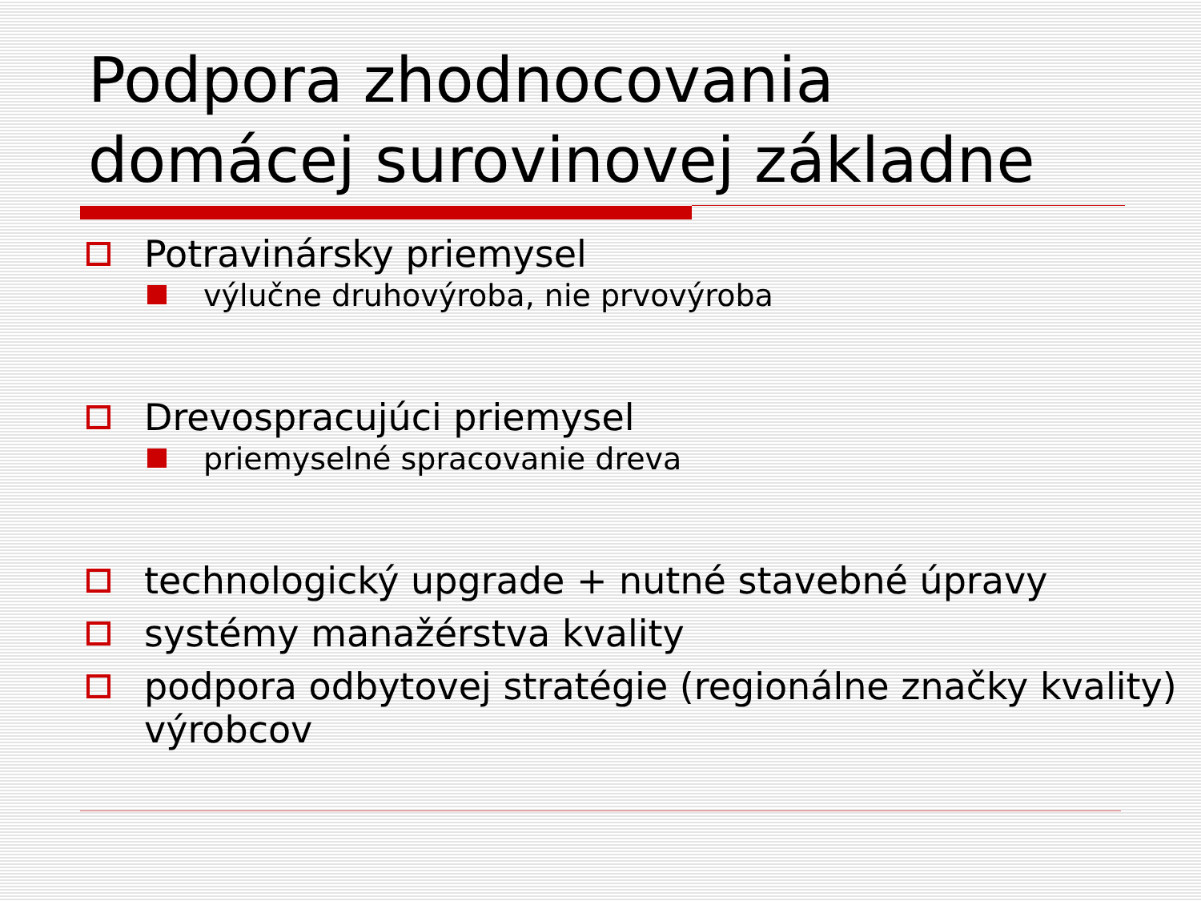Podpora zhodnocovania
domácej surovinovej základne
Potravinársky priemysel
výlučne druhovýroba, nie prvovýroba
Drevospracujúci priemysel
priemyselné spracovanie dreva
technologický upgrade + nutné stavebné úpravy
systémy manažérstva kvality
podpora odbytovej stratégie (regionálne značky kvality) výrobcov